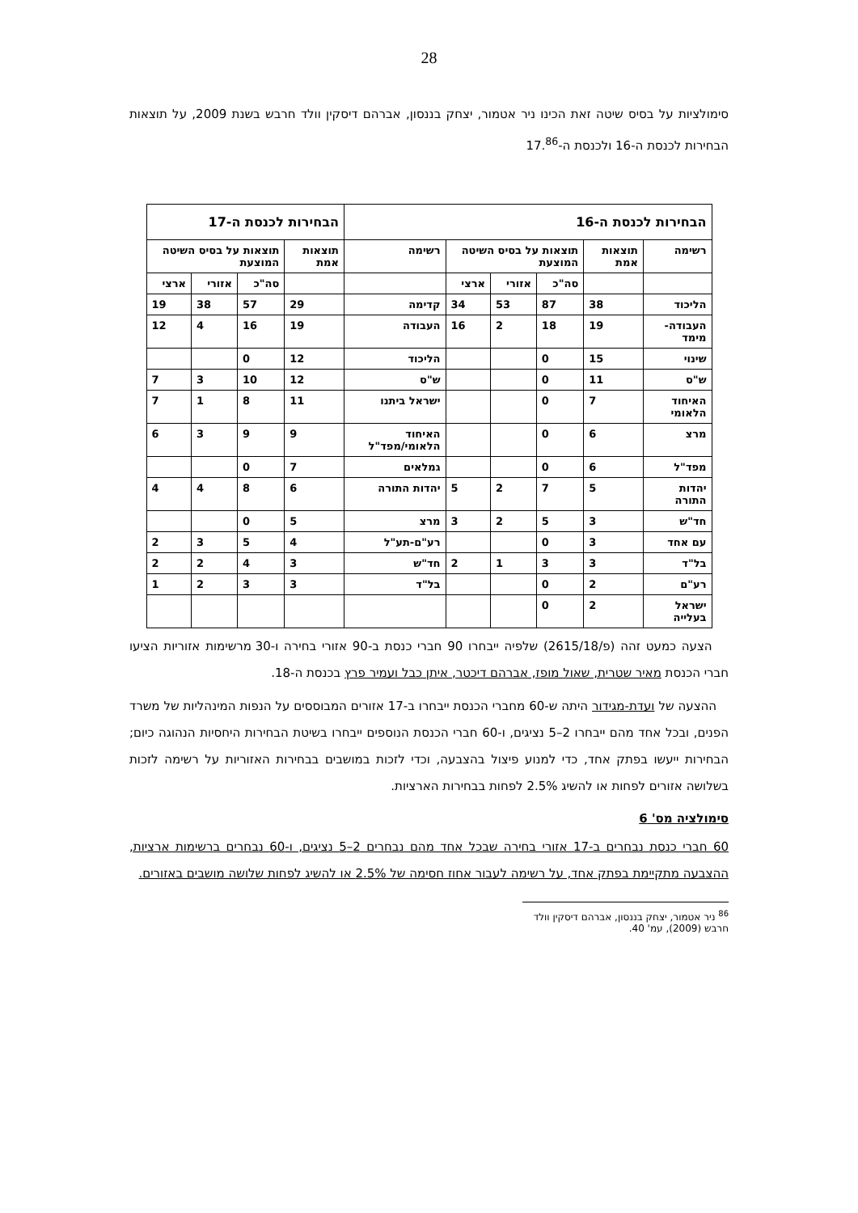28
סימולציות על בסיס שיטה זאת הכינו ניר אטמור, יצחק בננסון, אברהם דיסקין וולד חרבש בשנת 2009, על תוצאות הבחירות לכנסת ה-16 ולכנסת ה-17.<sup>86</sup>
| הבחירות לכנסת ה-16 | | | | | | הבחירות לכנסת ה-17 | | | |
| --- | --- | --- | --- | --- | --- | --- | --- | --- | --- |
| רשימה | תוצאות אמת | תוצאות על בסיס השיטה המוצעת | | | | רשימה | תוצאות אמת | תוצאות על בסיס השיטה המוצעת | |
| | | סה"כ | אזורי | ארצי | | | סה"כ | אזורי | ארצי |
| הליכוד | 38 | 87 | 53 | 34 | קדימה | 29 | 57 | 38 | 19 |
| העבודה-מימד | 19 | 18 | 2 | 16 | העבודה | 19 | 16 | 4 | 12 |
| שינוי | 15 | 0 | | | הליכוד | 12 | 0 | | |
| ש"ס | 11 | 0 | | | ש"ס | 12 | 10 | 3 | 7 |
| האיחוד הלאומי | 7 | 0 | | | ישראל ביתנו | 11 | 8 | 1 | 7 |
| מרצ | 6 | 0 | | | האיחוד הלאומי/מפד"ל | 9 | 9 | 3 | 6 |
| מפד"ל | 6 | 0 | | | גמלאים | 7 | 0 | | |
| יהדות התורה | 5 | 7 | 2 | 5 | יהדות התורה | 6 | 8 | 4 | 4 |
| חד"ש | 3 | 5 | 2 | 3 | מרצ | 5 | 0 | | |
| עם אחד | 3 | 0 | | | רע"ם-תע"ל | 4 | 5 | 3 | 2 |
| בל"ד | 3 | 3 | 1 | 2 | חד"ש | 3 | 4 | 2 | 2 |
| רע"ם | 2 | 0 | | | בל"ד | 3 | 3 | 2 | 1 |
| ישראל בעלייה | 2 | 0 | | | | | | | |
הצעה כמעט זהה (פ/2615/18) שלפיה ייבחרו 90 חברי כנסת ב-90 אזורי בחירה ו-30 מרשימות אזוריות הציעו חברי הכנסת מאיר שטרית, שאול מופז, אברהם דיכטר, איתן כבל ועמיר פרץ בכנסת ה-18.
ההצעה של ועדת-מגידור היתה ש-60 מחברי הכנסת ייבחרו ב-17 אזורים המבוססים על הנפות המינהליות של משרד הפנים, ובכל אחד מהם ייבחרו 2–5 נציגים, ו-60 חברי הכנסת הנוספים ייבחרו בשיטת הבחירות היחסיות הנהוגה כיום; הבחירות ייעשו בפתק אחד, כדי למנוע פיצול בהצבעה, וכדי לזכות במושבים בבחירות האזוריות על רשימה לזכות בשלושה אזורים לפחות או להשיג 2.5% לפחות בבחירות הארציות.
סימולציה מס' 6
60 חברי כנסת נבחרים ב-17 אזורי בחירה שבכל אחד מהם נבחרים 2–5 נציגים, ו-60 נבחרים ברשימות ארציות, ההצבעה מתקיימת בפתק אחד, על רשימה לעבור אחוז חסימה של 2.5% או להשיג לפחות שלושה מושבים באזורים.
<sup>86</sup> ניר אטמור, יצחק בננסון, אברהם דיסקין וולד חרבש (2009), עמ' 40.